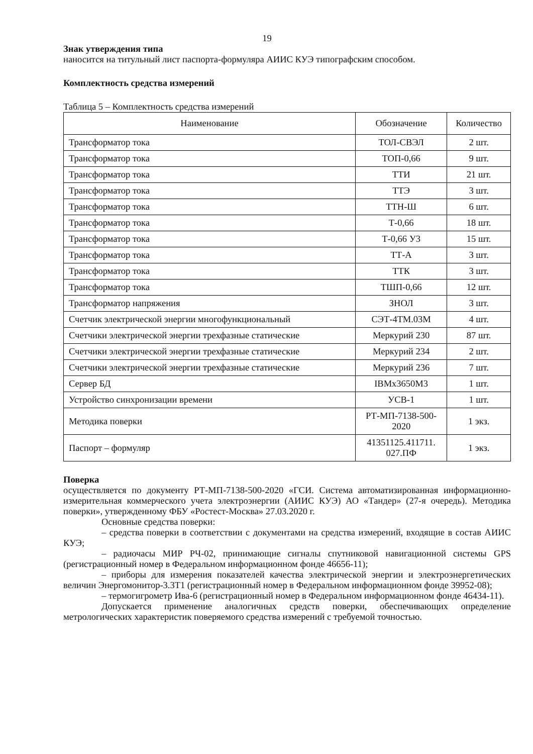19
Знак утверждения типа
наносится на титульный лист паспорта-формуляра АИИС КУЭ типографским способом.
Комплектность средства измерений
Таблица 5 – Комплектность средства измерений
| Наименование | Обозначение | Количество |
| --- | --- | --- |
| Трансформатор тока | ТОЛ-СВЭЛ | 2 шт. |
| Трансформатор тока | ТОП-0,66 | 9 шт. |
| Трансформатор тока | ТТИ | 21 шт. |
| Трансформатор тока | ТТЭ | 3 шт. |
| Трансформатор тока | ТТН-Ш | 6 шт. |
| Трансформатор тока | Т-0,66 | 18 шт. |
| Трансформатор тока | Т-0,66 У3 | 15 шт. |
| Трансформатор тока | ТТ-А | 3 шт. |
| Трансформатор тока | ТТК | 3 шт. |
| Трансформатор тока | ТШП-0,66 | 12 шт. |
| Трансформатор напряжения | ЗНОЛ | 3 шт. |
| Счетчик электрической энергии многофункциональный | СЭТ-4ТМ.03М | 4 шт. |
| Счетчики электрической энергии трехфазные статические | Меркурий 230 | 87 шт. |
| Счетчики электрической энергии трехфазные статические | Меркурий 234 | 2 шт. |
| Счетчики электрической энергии трехфазные статические | Меркурий 236 | 7 шт. |
| Сервер БД | IBMx3650M3 | 1 шт. |
| Устройство синхронизации времени | УСВ-1 | 1 шт. |
| Методика поверки | РТ-МП-7138-500- 2020 | 1 экз. |
| Паспорт – формуляр | 41351125.411711. 027.ПФ | 1 экз. |
Поверка
осуществляется по документу РТ-МП-7138-500-2020 «ГСИ. Система автоматизированная информационно-измерительная коммерческого учета электроэнергии (АИИС КУЭ) АО «Тандер» (27-я очередь). Методика поверки», утвержденному ФБУ «Ростест-Москва» 27.03.2020 г.
Основные средства поверки:
– средства поверки в соответствии с документами на средства измерений, входящие в состав АИИС КУЭ;
– радиочасы МИР РЧ-02, принимающие сигналы спутниковой навигационной системы GPS (регистрационный номер в Федеральном информационном фонде 46656-11);
– приборы для измерения показателей качества электрической энергии и электроэнергетических величин Энергомонитор-3.3Т1 (регистрационный номер в Федеральном информационном фонде 39952-08);
– термогигрометр Ива-6 (регистрационный номер в Федеральном информационном фонде 46434-11).
Допускается применение аналогичных средств поверки, обеспечивающих определение метрологических характеристик поверяемого средства измерений с требуемой точностью.